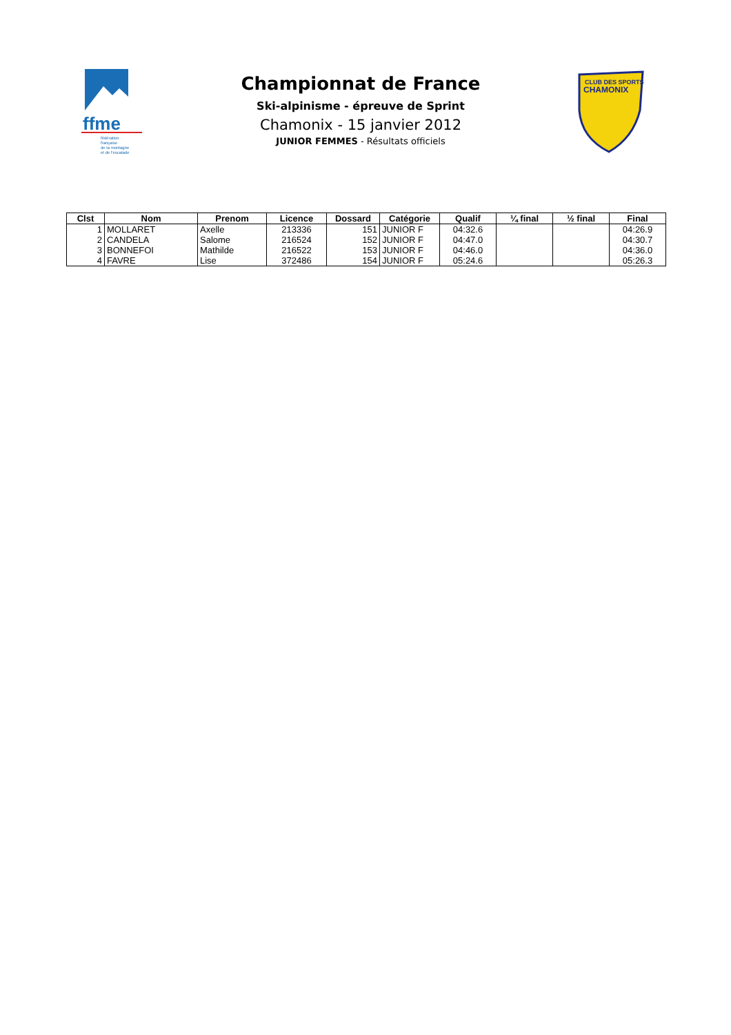ffme
fédération
française
de la montagne
et de l'escalade
Championnat de France
Ski-alpinisme - épreuve de Sprint
Chamonix - 15 janvier 2012
JUNIOR FEMMES - Résultats officiels
CLUB DES SPORTS
CHAMONIX
| Clst | Nom | Prenom | Licence | Dossard | Catégorie | Qualif | ¼ final | ½ final | Final |
| --- | --- | --- | --- | --- | --- | --- | --- | --- | --- |
| 1 | MOLLARET | Axelle | 213336 | 151 | JUNIOR F | 04:32.6 | | | 04:26.9 |
| 2 | CANDELA | Salome | 216524 | 152 | JUNIOR F | 04:47.0 | | | 04:30.7 |
| 3 | BONNEFOI | Mathilde | 216522 | 153 | JUNIOR F | 04:46.0 | | | 04:36.0 |
| 4 | FAVRE | Lise | 372486 | 154 | JUNIOR F | 05:24.6 | | | 05:26.3 |